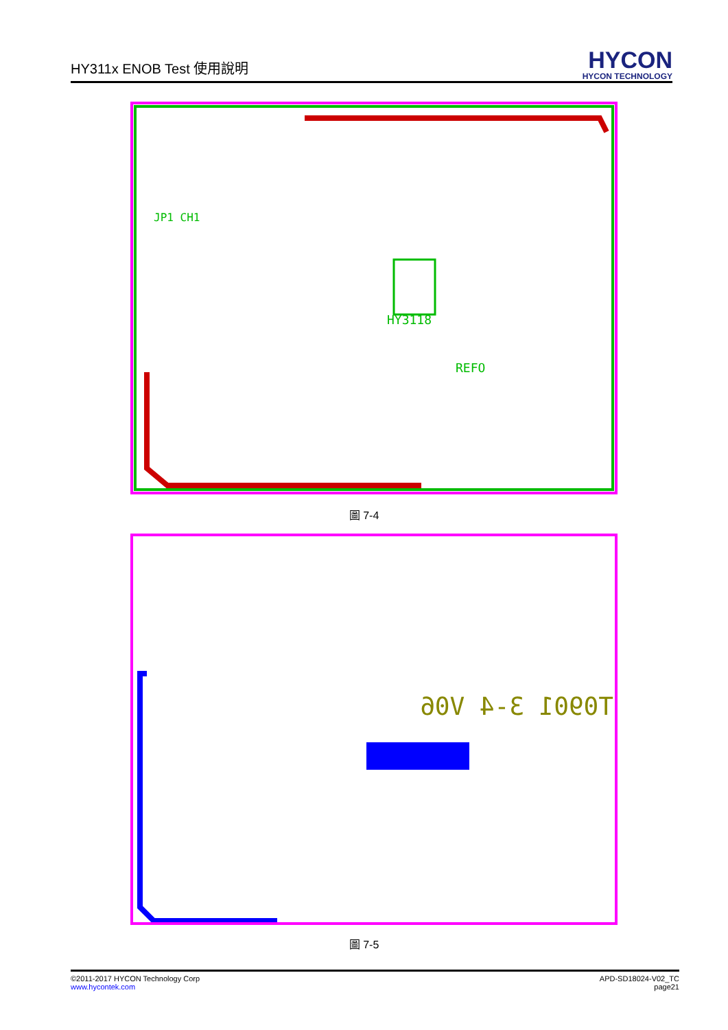HY311x ENOB Test 使用說明
HYCON
HYCON TECHNOLOGY
HY3118
REFO
JP1 CH1
圖 7-4
T0901 3-4 V06
圖 7-5
©2011-2017 HYCON Technology Corp
www.hycontek.com
APD-SD18024-V02_TC
page21